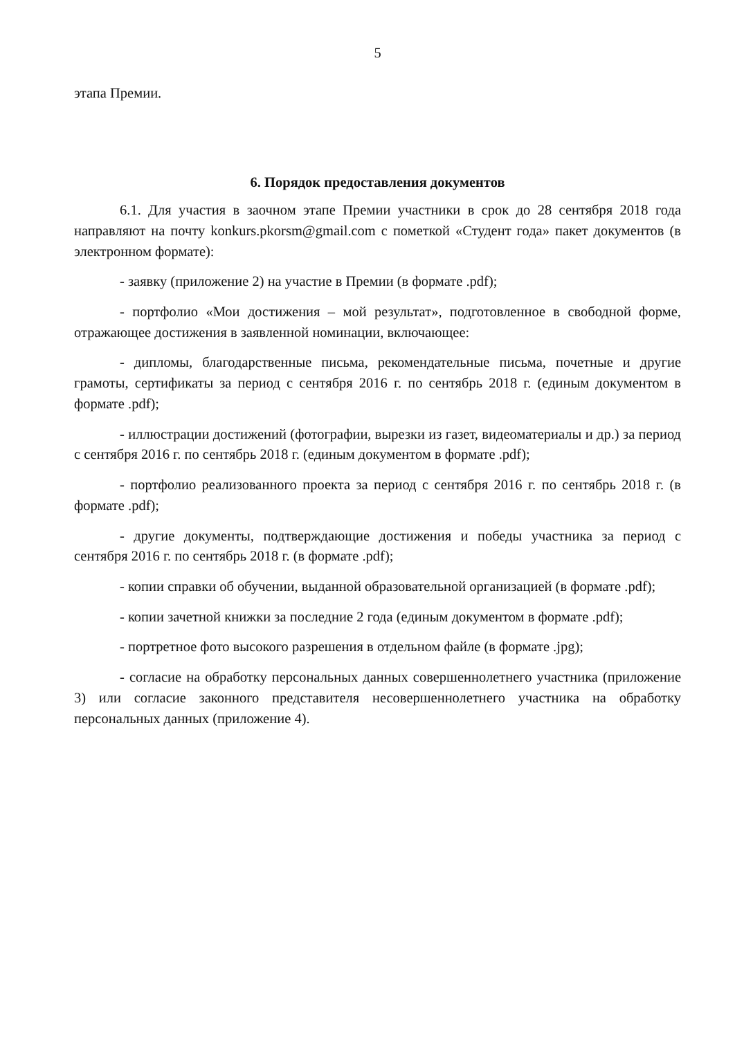5
этапа Премии.
6. Порядок предоставления документов
6.1. Для участия в заочном этапе Премии участники в срок до 28 сентября 2018 года направляют на почту konkurs.pkorsm@gmail.com с пометкой «Студент года» пакет документов (в электронном формате):
- заявку (приложение 2) на участие в Премии (в формате .pdf);
- портфолио «Мои достижения – мой результат», подготовленное в свободной форме, отражающее достижения в заявленной номинации, включающее:
- дипломы, благодарственные письма, рекомендательные письма, почетные и другие грамоты, сертификаты за период с сентября 2016 г. по сентябрь 2018 г. (единым документом в формате .pdf);
- иллюстрации достижений (фотографии, вырезки из газет, видеоматериалы и др.) за период с сентября 2016 г. по сентябрь 2018 г. (единым документом в формате .pdf);
- портфолио реализованного проекта за период с сентября 2016 г. по сентябрь 2018 г. (в формате .pdf);
- другие документы, подтверждающие достижения и победы участника за период с сентября 2016 г. по сентябрь 2018 г. (в формате .pdf);
- копии справки об обучении, выданной образовательной организацией (в формате .pdf);
- копии зачетной книжки за последние 2 года (единым документом в формате .pdf);
- портретное фото высокого разрешения в отдельном файле (в формате .jpg);
- согласие на обработку персональных данных совершеннолетнего участника (приложение 3) или согласие законного представителя несовершеннолетнего участника на обработку персональных данных (приложение 4).